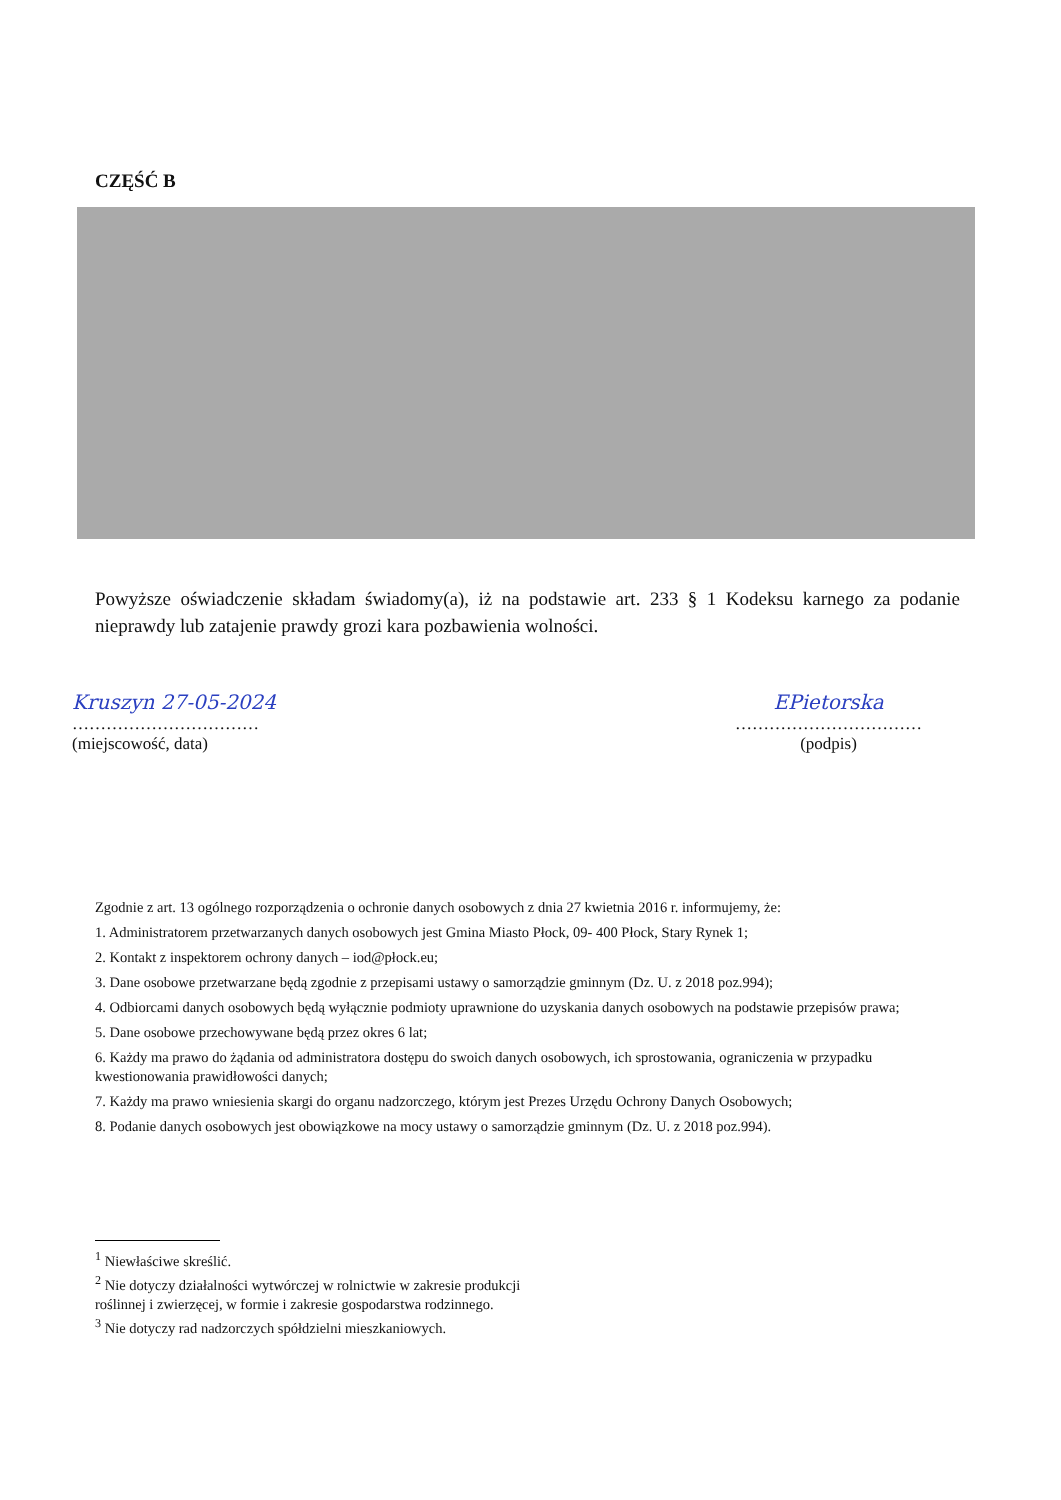CZĘŚĆ B
Powyższe oświadczenie składam świadomy(a), iż na podstawie art. 233 § 1 Kodeksu karnego za podanie nieprawdy lub zatajenie prawdy grozi kara pozbawienia wolności.
Kruszyn 27-05-2024
……………………………
(miejscowość, data)
EPietorska
……………………………
(podpis)
Zgodnie z art. 13 ogólnego rozporządzenia o ochronie danych osobowych z dnia 27 kwietnia 2016 r. informujemy, że:
1. Administratorem przetwarzanych danych osobowych jest Gmina Miasto Płock, 09- 400 Płock, Stary Rynek 1;
2. Kontakt z inspektorem ochrony danych – iod@płock.eu;
3. Dane osobowe przetwarzane będą zgodnie z przepisami ustawy o samorządzie gminnym (Dz. U. z 2018 poz.994);
4. Odbiorcami danych osobowych będą wyłącznie podmioty uprawnione do uzyskania danych osobowych na podstawie przepisów prawa;
5. Dane osobowe przechowywane będą przez okres 6 lat;
6. Każdy ma prawo do żądania od administratora dostępu do swoich danych osobowych, ich sprostowania, ograniczenia w przypadku kwestionowania prawidłowości danych;
7. Każdy ma prawo wniesienia skargi do organu nadzorczego, którym jest Prezes Urzędu Ochrony Danych Osobowych;
8. Podanie danych osobowych jest obowiązkowe na mocy ustawy o samorządzie gminnym (Dz. U. z 2018 poz.994).
<sup>1</sup> Niewłaściwe skreślić.
<sup>2</sup> Nie dotyczy działalności wytwórczej w rolnictwie w zakresie produkcji roślinnej i zwierzęcej, w formie i zakresie gospodarstwa rodzinnego.
<sup>3</sup> Nie dotyczy rad nadzorczych spółdzielni mieszkaniowych.